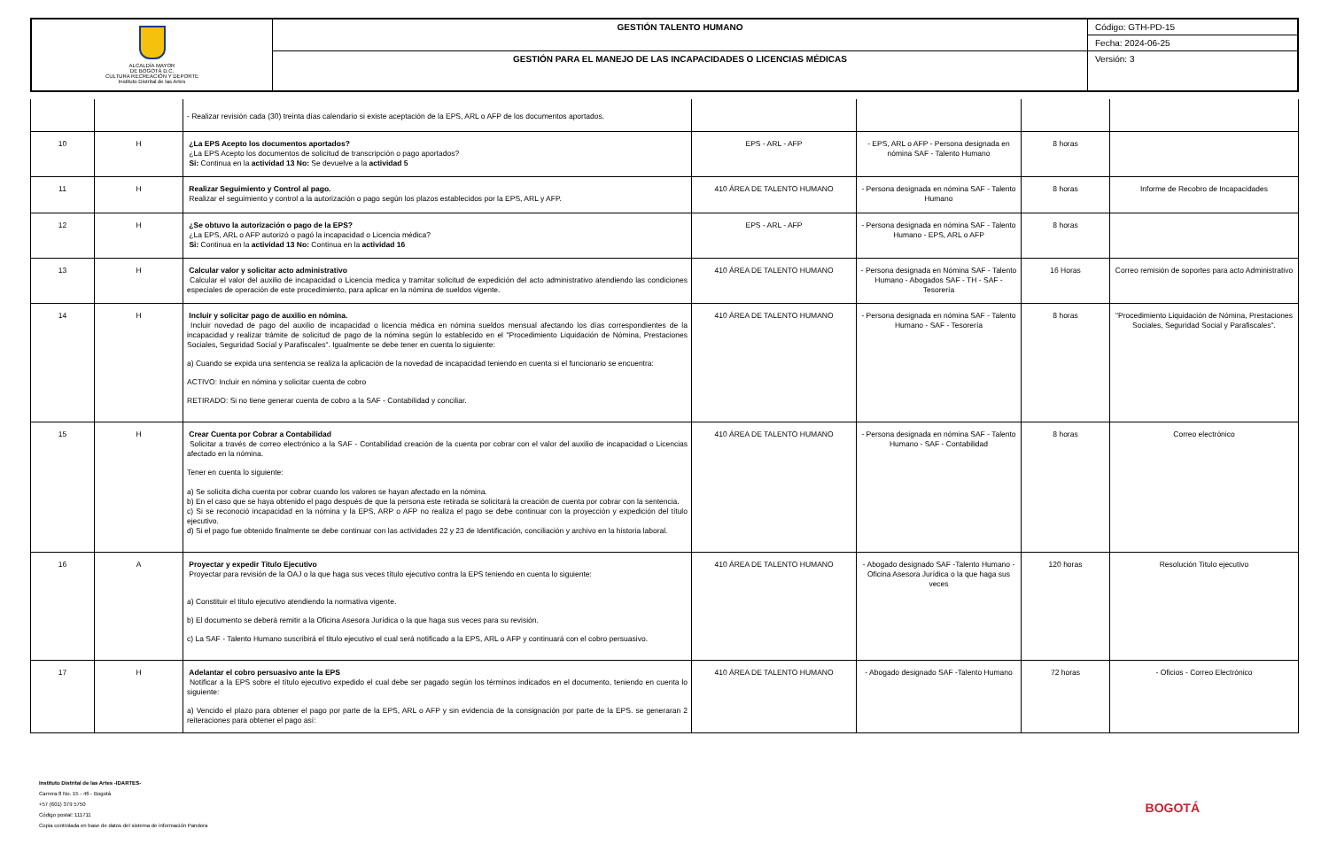| ALCALDÍA MAYOR DE BOGOTÁ D.C. CULTURA RECREACIÓN Y DEPORTE Instituto Distrital de las Artes | GESTIÓN TALENTO HUMANO | Código: GTH-PD-15 |
| | | Fecha: 2024-06-25 |
| | GESTIÓN PARA EL MANEJO DE LAS INCAPACIDADES O LICENCIAS MÉDICAS | Versión: 3 |
| | | - Realizar revisión cada (30) treinta días calendario si existe aceptación de la EPS, ARL o AFP de los documentos aportados. | | | | |
| 10 | H | ¿La EPS Acepto los documentos aportados? ¿La EPS Acepto los documentos de solicitud de transcripción o pago aportados? Si: Continua en la actividad 13 No: Se devuelve a la actividad 5 | EPS - ARL - AFP | - EPS, ARL o AFP - Persona designada en nómina SAF - Talento Humano | 8 horas | |
| 11 | H | Realizar Seguimiento y Control al pago. Realizar el seguimiento y control a la autorización o pago según los plazos establecidos por la EPS, ARL y AFP. | 410 ÁREA DE TALENTO HUMANO | - Persona designada en nómina SAF - Talento Humano | 8 horas | Informe de Recobro de Incapacidades |
| 12 | H | ¿Se obtuvo la autorización o pago de la EPS? ¿La EPS, ARL o AFP autorizó o pagó la incapacidad o Licencia médica? Si: Continua en la actividad 13 No: Continua en la actividad 16 | EPS - ARL - AFP | - Persona designada en nómina SAF - Talento Humano - EPS, ARL o AFP | 8 horas | |
| 13 | H | Calcular valor y solicitar acto administrativo Calcular el valor del auxilio de incapacidad o Licencia medica y tramitar solicitud de expedición del acto administrativo atendiendo las condiciones especiales de operación de este procedimiento, para aplicar en la nómina de sueldos vigente. | 410 ÁREA DE TALENTO HUMANO | - Persona designada en Nómina SAF - Talento Humano - Abogados SAF - TH - SAF - Tesorería | 16 Horas | Correo remisión de soportes para acto Administrativo |
| 14 | H | Incluir y solicitar pago de auxilio en nómina. Incluir novedad de pago del auxilio de incapacidad o licencia médica en nómina sueldos mensual afectando los días correspondientes de la incapacidad y realizar trámite de solicitud de pago de la nómina según lo establecido en el "Procedimiento Liquidación de Nómina, Prestaciones Sociales, Seguridad Social y Parafiscales". Igualmente se debe tener en cuenta lo siguiente: a) Cuando se expida una sentencia se realiza la aplicación de la novedad de incapacidad teniendo en cuenta si el funcionario se encuentra: ACTIVO: Incluir en nómina y solicitar cuenta de cobro RETIRADO: Si no tiene generar cuenta de cobro a la SAF - Contabilidad y conciliar. | 410 ÁREA DE TALENTO HUMANO | - Persona designada en nómina SAF - Talento Humano - SAF - Tesorería | 8 horas | "Procedimiento Liquidación de Nómina, Prestaciones Sociales, Seguridad Social y Parafiscales". |
| 15 | H | Crear Cuenta por Cobrar a Contabilidad Solicitar a través de correo electrónico a la SAF - Contabilidad creación de la cuenta por cobrar con el valor del auxilio de incapacidad o Licencias afectado en la nómina. Tener en cuenta lo siguiente: a) Se solicita dicha cuenta por cobrar cuando los valores se hayan afectado en la nómina. b) En el caso que se haya obtenido el pago después de que la persona este retirada se solicitará la creación de cuenta por cobrar con la sentencia. c) Si se reconoció incapacidad en la nómina y la EPS, ARP o AFP no realiza el pago se debe continuar con la proyección y expedición del título ejecutivo. d) Si el pago fue obtenido finalmente se debe continuar con las actividades 22 y 23 de Identificación, conciliación y archivo en la historia laboral. | 410 ÁREA DE TALENTO HUMANO | - Persona designada en nómina SAF - Talento Humano - SAF - Contabilidad | 8 horas | Correo electrónico |
| 16 | A | Proyectar y expedir Titulo Ejecutivo Proyectar para revisión de la OAJ o la que haga sus veces título ejecutivo contra la EPS teniendo en cuenta lo siguiente: a) Constituir el titulo ejecutivo atendiendo la normativa vigente. b) El documento se deberá remitir a la Oficina Asesora Jurídica o la que haga sus veces para su revisión. c) La SAF - Talento Humano suscribirá el titulo ejecutivo el cual será notificado a la EPS, ARL o AFP y continuará con el cobro persuasivo. | 410 ÁREA DE TALENTO HUMANO | - Abogado designado SAF -Talento Humano - Oficina Asesora Jurídica o la que haga sus veces | 120 horas | Resolución Titulo ejecutivo |
| 17 | H | Adelantar el cobro persuasivo ante la EPS Notificar a la EPS sobre el título ejecutivo expedido el cual debe ser pagado según los términos indicados en el documento, teniendo en cuenta lo siguiente: a) Vencido el plazo para obtener el pago por parte de la EPS, ARL o AFP y sin evidencia de la consignación por parte de la EPS. se generaran 2 reiteraciones para obtener el pago así: | 410 ÁREA DE TALENTO HUMANO | - Abogado designado SAF -Talento Humano | 72 horas | - Oficios - Correo Electrónico |
Instituto Distrital de las Artes -IDARTES-
Carrera 8 No. 15 - 46 - Bogotá
+57 (601) 379 5750
Código postal: 111711
Copia controlada en base de datos del sistema de información Pandora
BOGOTÁ